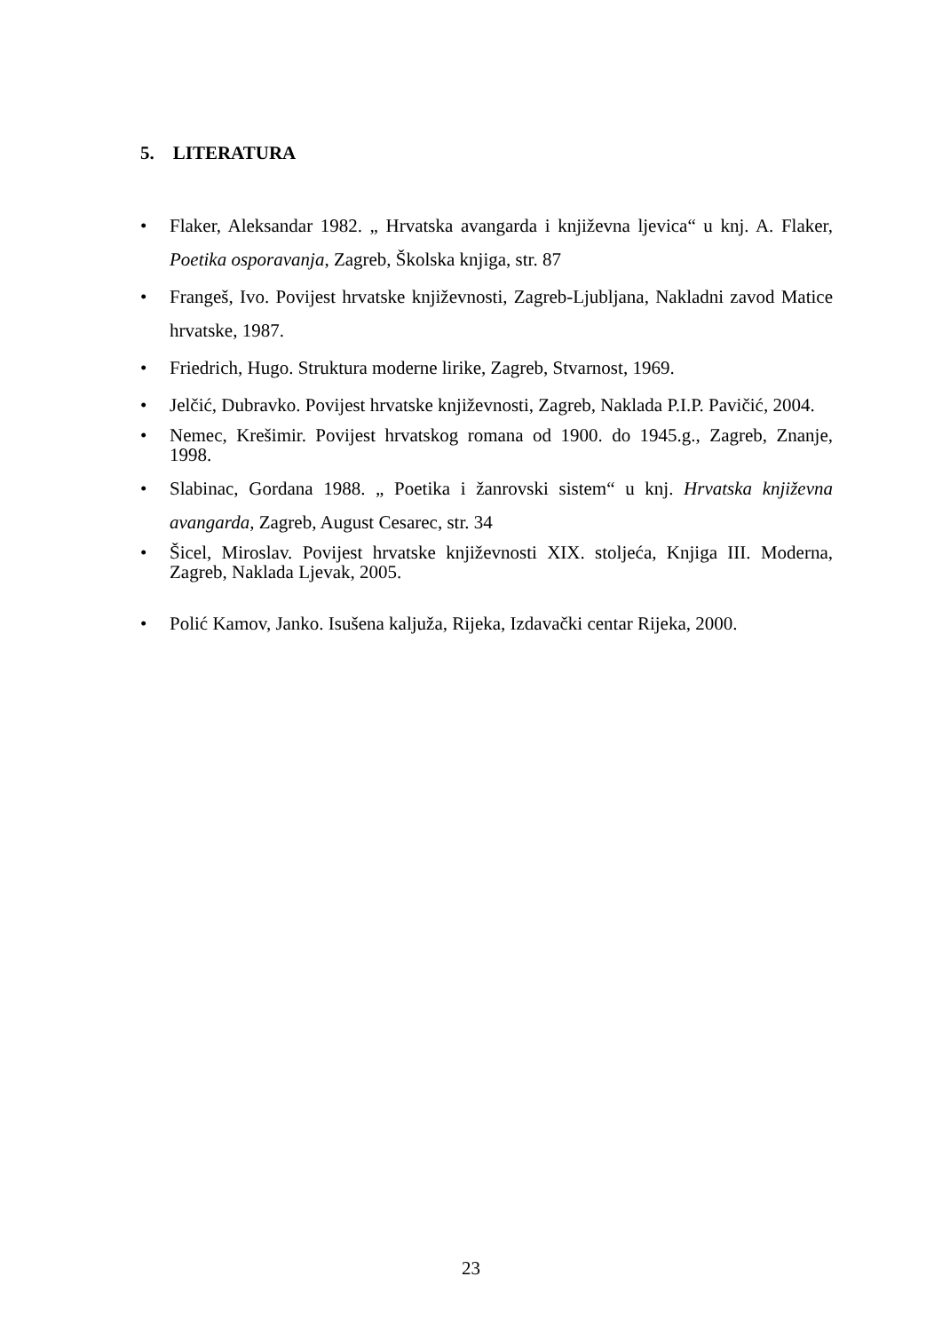5. LITERATURA
• Flaker, Aleksandar 1982. „ Hrvatska avangarda i književna ljevica“ u knj. A. Flaker, Poetika osporavanja, Zagreb, Školska knjiga, str. 87
• Frangeš, Ivo. Povijest hrvatske književnosti, Zagreb-Ljubljana, Nakladni zavod Matice hrvatske, 1987.
• Friedrich, Hugo. Struktura moderne lirike, Zagreb, Stvarnost, 1969.
• Jelčić, Dubravko. Povijest hrvatske književnosti, Zagreb, Naklada P.I.P. Pavičić, 2004.
• Nemec, Krešimir. Povijest hrvatskog romana od 1900. do 1945.g., Zagreb, Znanje, 1998.
• Slabinac, Gordana 1988. „ Poetika i žanrovski sistem“ u knj. Hrvatska književna avangarda, Zagreb, August Cesarec, str. 34
• Šicel, Miroslav. Povijest hrvatske književnosti XIX. stoljeća, Knjiga III. Moderna, Zagreb, Naklada Ljevak, 2005.
• Polić Kamov, Janko. Isušena kaljuža, Rijeka, Izdavački centar Rijeka, 2000.
23